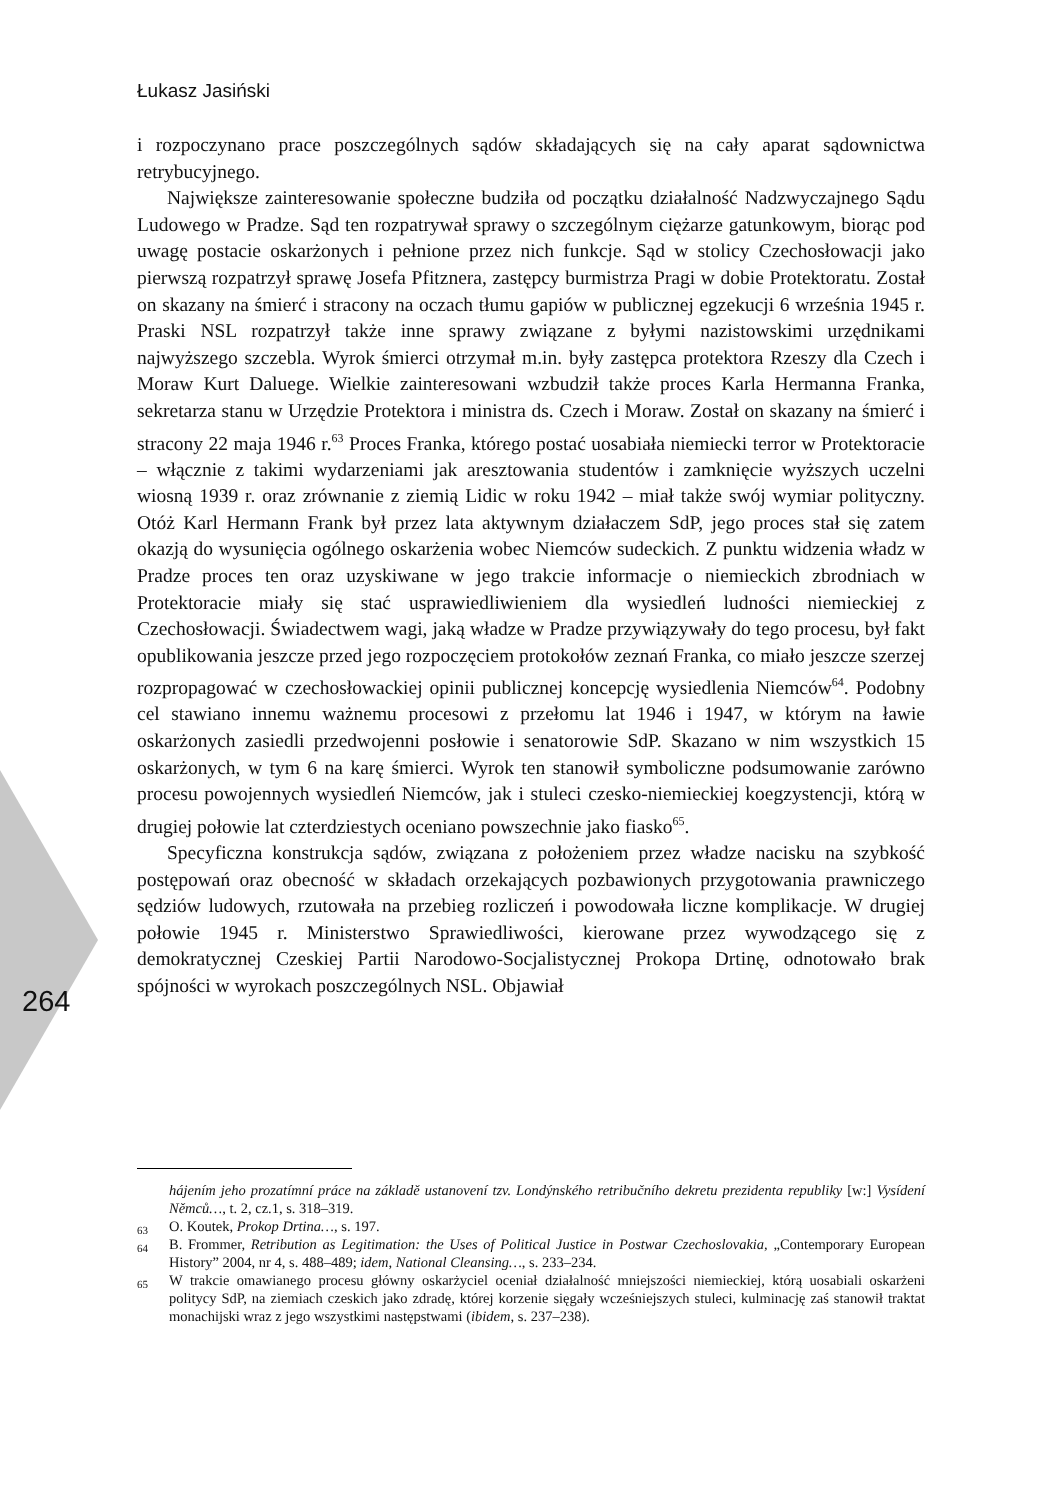Łukasz Jasiński
i rozpoczynano prace poszczególnych sądów składających się na cały aparat sądownictwa retrybucyjnego.
Największe zainteresowanie społeczne budziła od początku działalność Nadzwyczajnego Sądu Ludowego w Pradze. Sąd ten rozpatrywał sprawy o szczególnym ciężarze gatunkowym, biorąc pod uwagę postacie oskarżonych i pełnione przez nich funkcje. Sąd w stolicy Czechosłowacji jako pierwszą rozpatrzył sprawę Josefa Pfitznera, zastępcy burmistrza Pragi w dobie Protektoratu. Został on skazany na śmierć i stracony na oczach tłumu gapiów w publicznej egzekucji 6 września 1945 r. Praski NSL rozpatrzył także inne sprawy związane z byłymi nazistowskimi urzędnikami najwyższego szczebla. Wyrok śmierci otrzymał m.in. były zastępca protektora Rzeszy dla Czech i Moraw Kurt Daluege. Wielkie zainteresowani wzbudził także proces Karla Hermanna Franka, sekretarza stanu w Urzędzie Protektora i ministra ds. Czech i Moraw. Został on skazany na śmierć i stracony 22 maja 1946 r.<sup>63</sup> Proces Franka, którego postać uosabiała niemiecki terror w Protektoracie – włącznie z takimi wydarzeniami jak aresztowania studentów i zamknięcie wyższych uczelni wiosną 1939 r. oraz zrównanie z ziemią Lidic w roku 1942 – miał także swój wymiar polityczny. Otóż Karl Hermann Frank był przez lata aktywnym działaczem SdP, jego proces stał się zatem okazją do wysunięcia ogólnego oskarżenia wobec Niemców sudeckich. Z punktu widzenia władz w Pradze proces ten oraz uzyskiwane w jego trakcie informacje o niemieckich zbrodniach w Protektoracie miały się stać usprawiedliwieniem dla wysiedleń ludności niemieckiej z Czechosłowacji. Świadectwem wagi, jaką władze w Pradze przywiązywały do tego procesu, był fakt opublikowania jeszcze przed jego rozpoczęciem protokołów zeznań Franka, co miało jeszcze szerzej rozpropagować w czechosłowackiej opinii publicznej koncepcję wysiedlenia Niemców<sup>64</sup>. Podobny cel stawiano innemu ważnemu procesowi z przełomu lat 1946 i 1947, w którym na ławie oskarżonych zasiedli przedwojenni posłowie i senatorowie SdP. Skazano w nim wszystkich 15 oskarżonych, w tym 6 na karę śmierci. Wyrok ten stanowił symboliczne podsumowanie zarówno procesu powojennych wysiedleń Niemców, jak i stuleci czesko-niemieckiej koegzystencji, którą w drugiej połowie lat czterdziestych oceniano powszechnie jako fiasko<sup>65</sup>.
Specyficzna konstrukcja sądów, związana z położeniem przez władze nacisku na szybkość postępowań oraz obecność w składach orzekających pozbawionych przygotowania prawniczego sędziów ludowych, rzutowała na przebieg rozliczeń i powodowała liczne komplikacje. W drugiej połowie 1945 r. Ministerstwo Sprawiedliwości, kierowane przez wywodzącego się z demokratycznej Czeskiej Partii Narodowo-Socjalistycznej Prokopa Drtinę, odnotowało brak spójności w wyrokach poszczególnych NSL. Objawiał
264
hájením jeho prozatímní práce na základě ustanovení tzv. Londýnského retribučního dekretu prezidenta republiky [w:] Vysídení Němců…, t. 2, cz.1, s. 318–319.
<sup>63</sup> O. Koutek, Prokop Drtina…, s. 197.
<sup>64</sup> B. Frommer, Retribution as Legitimation: the Uses of Political Justice in Postwar Czechoslovakia, „Contemporary European History” 2004, nr 4, s. 488–489; idem, National Cleansing…, s. 233–234.
<sup>65</sup> W trakcie omawianego procesu główny oskarżyciel oceniał działalność mniejszości niemieckiej, którą uosabiali oskarżeni politycy SdP, na ziemiach czeskich jako zdradę, której korzenie sięgały wcześniejszych stuleci, kulminację zaś stanowił traktat monachijski wraz z jego wszystkimi następstwami (ibidem, s. 237–238).